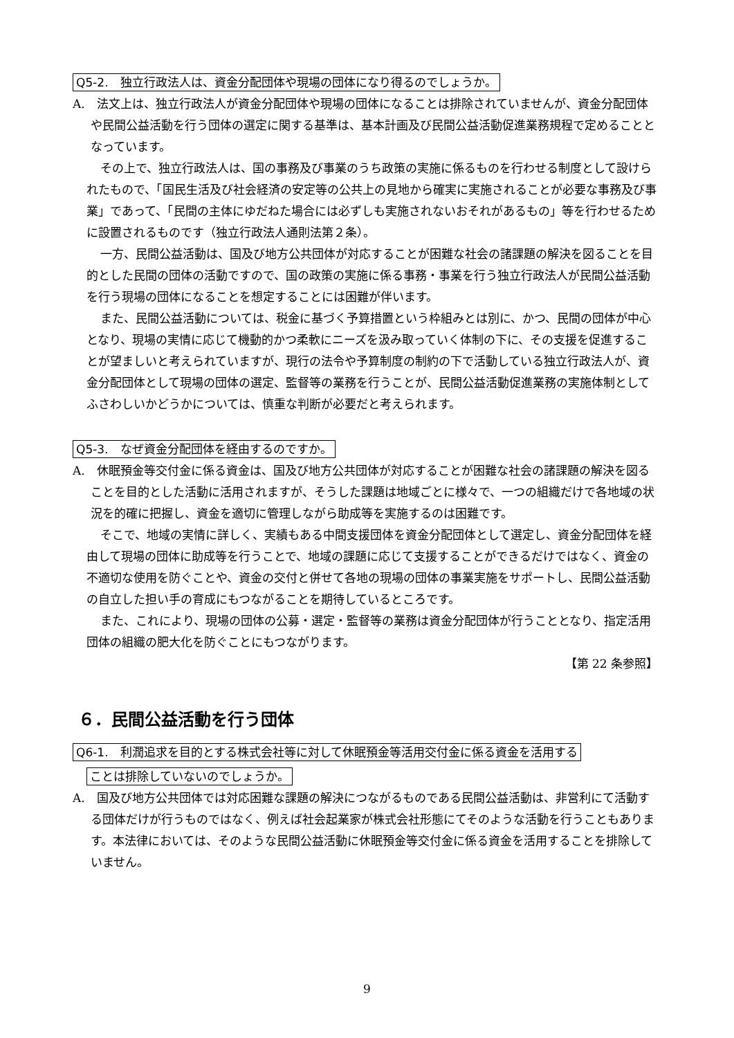Q5-2.　独立行政法人は、資金分配団体や現場の団体になり得るのでしょうか。
A.　法文上は、独立行政法人が資金分配団体や現場の団体になることは排除されていませんが、資金分配団体や民間公益活動を行う団体の選定に関する基準は、基本計画及び民間公益活動促進業務規程で定めることとなっています。
その上で、独立行政法人は、国の事務及び事業のうち政策の実施に係るものを行わせる制度として設けられたもので、「国民生活及び社会経済の安定等の公共上の見地から確実に実施されることが必要な事務及び事業」であって、「民間の主体にゆだねた場合には必ずしも実施されないおそれがあるもの」等を行わせるために設置されるものです（独立行政法人通則法第２条）。
一方、民間公益活動は、国及び地方公共団体が対応することが困難な社会の諸課題の解決を図ることを目的とした民間の団体の活動ですので、国の政策の実施に係る事務・事業を行う独立行政法人が民間公益活動を行う現場の団体になることを想定することには困難が伴います。
また、民間公益活動については、税金に基づく予算措置という枠組みとは別に、かつ、民間の団体が中心となり、現場の実情に応じて機動的かつ柔軟にニーズを汲み取っていく体制の下に、その支援を促進することが望ましいと考えられていますが、現行の法令や予算制度の制約の下で活動している独立行政法人が、資金分配団体として現場の団体の選定、監督等の業務を行うことが、民間公益活動促進業務の実施体制としてふさわしいかどうかについては、慎重な判断が必要だと考えられます。
Q5-3.　なぜ資金分配団体を経由するのですか。
A.　休眠預金等交付金に係る資金は、国及び地方公共団体が対応することが困難な社会の諸課題の解決を図ることを目的とした活動に活用されますが、そうした課題は地域ごとに様々で、一つの組織だけで各地域の状況を的確に把握し、資金を適切に管理しながら助成等を実施するのは困難です。
そこで、地域の実情に詳しく、実績もある中間支援団体を資金分配団体として選定し、資金分配団体を経由して現場の団体に助成等を行うことで、地域の課題に応じて支援することができるだけではなく、資金の不適切な使用を防ぐことや、資金の交付と併せて各地の現場の団体の事業実施をサポートし、民間公益活動の自立した担い手の育成にもつながることを期待しているところです。
また、これにより、現場の団体の公募・選定・監督等の業務は資金分配団体が行うこととなり、指定活用団体の組織の肥大化を防ぐことにもつながります。
【第 22 条参照】
６．民間公益活動を行う団体
Q6-1.　利潤追求を目的とする株式会社等に対して休眠預金等活用交付金に係る資金を活用する
ことは排除していないのでしょうか。
A.　国及び地方公共団体では対応困難な課題の解決につながるものである民間公益活動は、非営利にて活動する団体だけが行うものではなく、例えば社会起業家が株式会社形態にてそのような活動を行うこともあります。本法律においては、そのような民間公益活動に休眠預金等交付金に係る資金を活用することを排除していません。
9